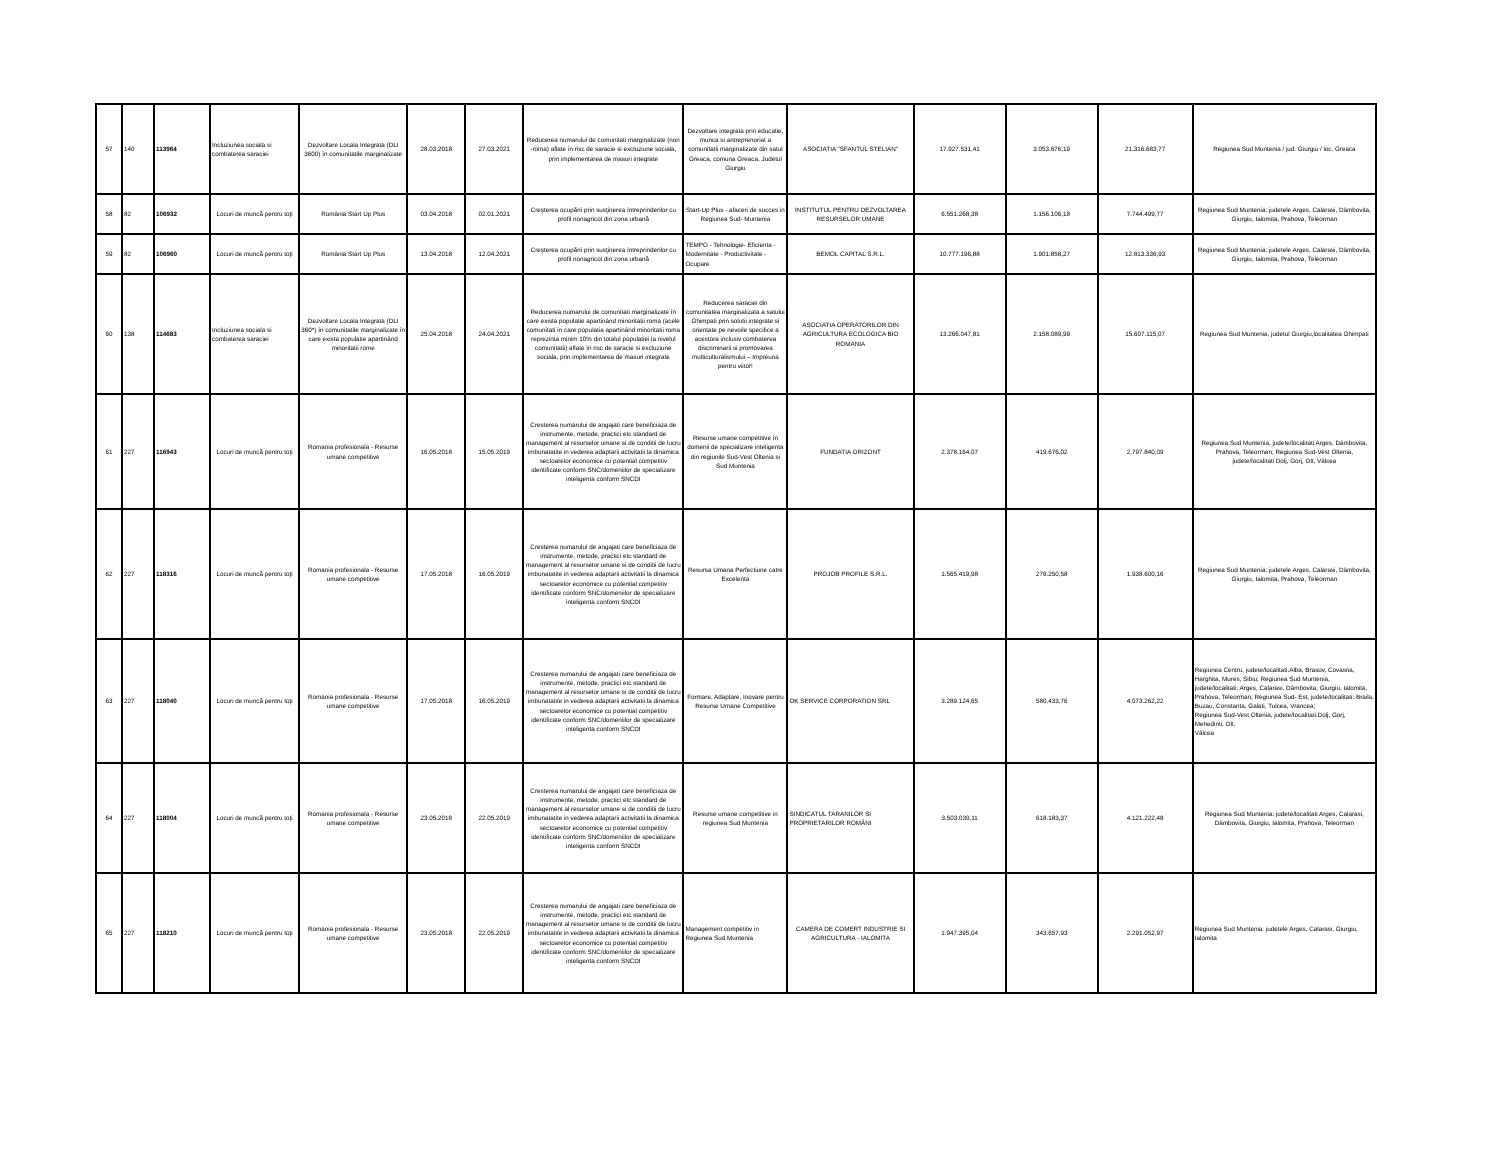| 57 | 140 | 113964 | Incluziunea sociala si combaterea saraciei | Dezvoltare Locala Integrata (DLI 3600) în comunitatile marginalizate | 28.03.2018 | 27.03.2021 | Reducerea numarului de comunitati marginalizate (non -roma) aflate în risc de saracie si excluziune sociala, prin implementarea de masuri integrate | Dezvoltare integrata prin educatie, munca si antreprenoriat a comunitatii marginalizate din satul Greaca, comuna Greaca, Judetul Giurgiu | ASOCIATIA "SFANTUL STELIAN" | 17.927.531,41 | 3.053.676,19 | 21.316.683,77 | Regiunea Sud Muntenia / jud. Giurgiu / loc. Greaca |
| 58 | 82 | 106932 | Locuri de muncă pentru toţi | România Start Up Plus | 03.04.2018 | 02.01.2021 | Creşterea ocupării prin susţinerea întreprinderilor cu profil nonagricol din zona urbană | Start-Up Plus - afaceri de succes in Regiunea Sud- Muntenia | INSTITUTUL PENTRU DEZVOLTAREA RESURSELOR UMANE | 6.551.268,38 | 1.156.106,18 | 7.744.499,77 | Regiunea Sud Muntenia: judetele Arges, Calarasi, Dâmbovita, Giurgiu, Ialomita, Prahova, Teleorman |
| 59 | 82 | 106960 | Locuri de muncă pentru toţi | România Start Up Plus | 13.04.2018 | 12.04.2021 | Creşterea ocupării prin susţinerea întreprinderilor cu profil nonagricol din zona urbană | TEMPO - Tehnologie- Eficienta - Modernitate - Productivitate - Ocupare | BEMOL CAPITAL S.R.L. | 10.777.196,88 | 1.901.858,27 | 12.813.336,93 | Regiunea Sud Muntenia: judetele Arges, Calarasi, Dâmbovita, Giurgiu, Ialomita, Prahova, Teleorman |
| 60 | 138 | 114683 | Incluziunea sociala si combaterea saraciei | Dezvoltare Locala Integrata (DLI 360*) în comunitatile marginalizate în care exista populatie apartinând minoritatii rome | 25.04.2018 | 24.04.2021 | Reducerea numarului de comunitati marginalizate în care exista populatie apartinând minoritatii roma (acele comunitati în care populatia apartinând minoritatii roma reprezinta minim 10% din totalul populatiei la nivelul comunitatii) aflate în risc de saracie si excluziune sociala, prin implementarea de masuri integrate | Reducerea saraciei din comunitatea marginalizata a satului Ghimpati prin solutii integrate si orientate pe nevoile specifice a acestora inclusiv combaterea discriminarii si promovarea multiculturalismului – Impreuna pentru viitor! | ASOCIATIA OPERATORILOR DIN AGRICULTURA ECOLOGICA BIO ROMANIA | 13.266.047,81 | 2.158.089,99 | 15.607.115,07 | Regiunea Sud Muntenia, judetul Giurgiu,localitatea Ghimpati |
| 61 | 227 | 116943 | Locuri de muncă pentru toţi | Romania profesionala - Resurse umane competitive | 16.05.2018 | 15.05.2019 | Cresterea numarului de angajati care beneficiaza de instrumente, metode, practici etc standard de management al resurselor umane si de conditii de lucru imbunatatite in vederea adaptarii activitatii la dinamica sectoarelor economice cu potential competitiv identificate conform SNC/domeniilor de specializare inteligenta conform SNCDI | Resurse umane competitive în domenii de specializare inteligenta din regiunile Sud-Vest Oltenia si Sud Muntenia | FUNDATIA ORIZONT | 2.378.164,07 | 419.676,02 | 2.797.840,09 | Regiunea Sud Muntenia, judete/localitati Arges, Dâmbovita, Prahova, Teleorman; Regiunea Sud-Vest Oltenia, judete/localitati Dolj, Gorj, Olt, Vâlcea |
| 62 | 227 | 118316 | Locuri de muncă pentru toţi | Romania profesionala - Resurse umane competitive | 17.05.2018 | 16.05.2019 | Cresterea numarului de angajati care beneficiaza de instrumente, metode, practici etc standard de management al resurselor umane si de conditii de lucru imbunatatite in vederea adaptarii activitatii la dinamica sectoarelor economice cu potential competitiv identificate conform SNC/domeniilor de specializare inteligenta conform SNCDI | Resursa Umana Perfectiune catre Excelenta | PROJOB PROFILE S.R.L. | 1.565.419,98 | 276.250,58 | 1.938.600,16 | Regiunea Sud Muntenia: judetele Arges, Calarasi, Dâmbovita, Giurgiu, Ialomita, Prahova, Teleorman |
| 63 | 227 | 118040 | Locuri de muncă pentru toţi | Romania profesionala - Resurse umane competitive | 17.05.2018 | 16.05.2019 | Cresterea numarului de angajati care beneficiaza de instrumente, metode, practici etc standard de management al resurselor umane si de conditii de lucru imbunatatite in vederea adaptarii activitatii la dinamica sectoarelor economice cu potential competitiv identificate conform SNC/domeniilor de specializare inteligenta conform SNCDI | Formare, Adaptare, Inovare pentru Resurse Umane Competitive | OK SERVICE CORPORATION SRL | 3.289.124,65 | 580.433,76 | 4.073.262,22 | Regiunea Centru, judete/localitati:Alba, Brasov, Covasna, Harghita, Mures, Sibiu; Regiunea Sud Muntenia, judete/localitati: Arges, Calarasi, Dâmbovita, Giurgiu, Ialomita, Prahova, Teleorman; Regiunea Sud- Est, judete/localitati: Braila, Buzau, Constanta, Galati, Tulcea, Vrancea; Regiunea Sud-Vest Oltenia, judete/localitati:Dolj, Gorj, Mehedinti, Olt, Vâlcea |
| 64 | 227 | 118004 | Locuri de muncă pentru toţi | Romania profesionala - Resurse umane competitive | 23.05.2018 | 22.05.2019 | Cresterea numarului de angajati care beneficiaza de instrumente, metode, practici etc standard de management al resurselor umane si de conditii de lucru imbunatatite in vederea adaptarii activitatii la dinamica sectoarelor economice cu potential competitiv identificate conform SNC/domeniilor de specializare inteligenta conform SNCDI | Resurse umane competitive in regiunea Sud Muntenia | SINDICATUL TARANILOR SI PROPRIETARILOR ROMÂNI | 3.503.039,11 | 618.183,37 | 4.121.222,48 | Regiunea Sud Muntenia: judete/localitati Arges, Calarasi, Dâmbovita, Giurgiu, Ialomita, Prahova, Teleorman |
| 65 | 227 | 118210 | Locuri de muncă pentru toţi | Romania profesionala - Resurse umane competitive | 23.05.2018 | 22.05.2019 | Cresterea numarului de angajati care beneficiaza de instrumente, metode, practici etc standard de management al resurselor umane si de conditii de lucru imbunatatite in vederea adaptarii activitatii la dinamica sectoarelor economice cu potential competitiv identificate conform SNC/domeniilor de specializare inteligenta conform SNCDI | Management competitiv in Regiunea Sud Muntenia | CAMERA DE COMERT INDUSTRIE SI AGRICULTURA - IALOMITA | 1.947.395,04 | 343.657,93 | 2.291.052,97 | Regiunea Sud Muntenia: judetele Arges, Calarasi, Giurgiu, Ialomita |